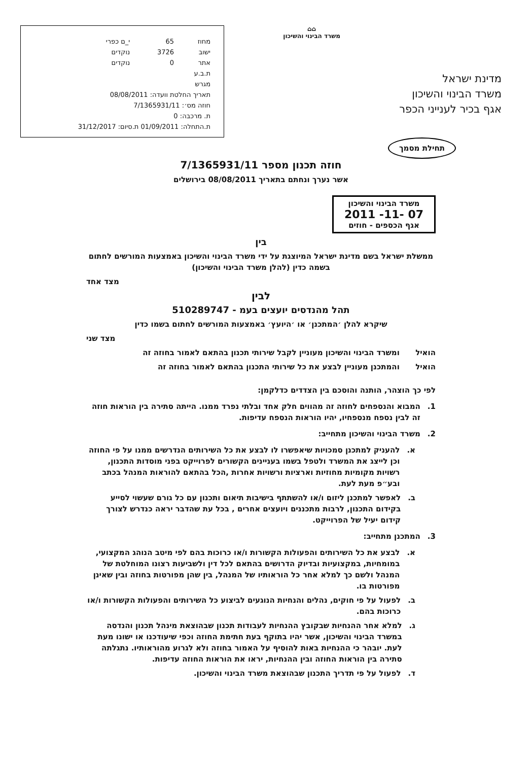מדינת ישראל
משרד הבינוי והשיכון
אגף בכיר לענייני הכפר
⌂⌂
משרד הבינוי והשיכון
| מחוז | 65 | י_ם כפרי |
| ישוב | 3726 | נוקדים |
| אתר | 0 | נוקדים |
| ת.ב.ע | | |
| מגרש | | |
| תאריך החלטת וועדה: 08/08/2011 | | |
| חוזה מס׳: 7/1365931/11 | | |
| ת. מרכבה: 0 | | |
| ת.התחלה: 01/09/2011 ת.סיום: 31/12/2017 | | |
תחילת מסמך
חוזה תכנון מספר 7/1365931/11
אשר נערך ונחתם בתאריך 08/08/2011 בירושלים
משרד הבינוי והשיכון
07 -11- 2011
אגף הכספים - חוזים
בין
ממשלת ישראל בשם מדינת ישראל המיוצגת על ידי משרד הבינוי והשיכון באמצעות המורשים לחתום בשמה כדין (להלן משרד הבינוי והשיכון)
מצד אחד
לבין
תהל מהנדסים יועצים בעמ - 510289747
שיקרא להלן ׳המתכנן׳ או ׳היועץ׳ באמצעות המורשים לחתום בשמו כדין
מצד שני
הואיל ומשרד הבינוי והשיכון מעוניין לקבל שירותי תכנון בהתאם לאמור בחוזה זה
הואיל והמתכנן מעוניין לבצע את כל שירותי התכנון בהתאם לאמור בחוזה זה
לפי כך הוצהר, הותנה והוסכם בין הצדדים כדלקמן:
1. המבוא והנספחים לחוזה זה מהווים חלק אחד ובלתי נפרד ממנו. הייתה סתירה בין הוראות חוזה זה לבין נספח מנספחיו, יהיו הוראות הנספח עדיפות.
2. משרד הבינוי והשיכון מתחייב:
א. להעניק למתכנן סמכויות שיאפשרו לו לבצע את כל השירותים הנדרשים ממנו על פי החוזה וכן לייצג את המשרד ולטפל בשמו בעניינים הקשורים לפרוייקט בפני מוסדות התכנון, רשויות מקומיות מחוזיות וארציות ורשויות אחרות ,הכל בהתאם להוראות המנהל בכתב ובע״פ מעת לעת.
ב. לאפשר למתכנן ליזום ו/או להשתתף בישיבות תיאום ותכנון עם כל גורם שעשוי לסייע בקידום התכנון, לרבות מתכננים ויועצים אחרים , בכל עת שהדבר יראה כנדרש לצורך קידום יעיל של הפרוייקט.
3. המתכנן מתחייב:
א. לבצע את כל השירותים והפעולות הקשורות ו/או כרוכות בהם לפי מיטב הנוהג המקצועי, במומחיות, במקצועיות ובדיוק הדרושים בהתאם לכל דין ולשביעות רצונו המוחלטת של המנהל ולשם כך למלא אחר כל הוראותיו של המנהל, בין שהן מפורטות בחוזה ובין שאינן מפורטות בו.
ב. לפעול על פי חוקים, נהלים והנחיות הנוגעים לביצוע כל השירותים והפעולות הקשורות ו/או כרוכות בהם.
ג. למלא אחר ההנחיות שבקובץ ההנחיות לעבודות תכנון שבהוצאת מינהל תכנון והנדסה במשרד הבינוי והשיכון, אשר יהיו בתוקף בעת חתימת החוזה וכפי שיעודכנו או ישונו מעת לעת. יובהר כי ההנחיות באות להוסיף על האמור בחוזה ולא לגרוע מהוראותיו. נתגלתה סתירה בין הוראות החוזה ובין ההנחיות, יראו את הוראות החוזה עדיפות.
ד. לפעול על פי תדריך התכנון שבהוצאת משרד הבינוי והשיכון.